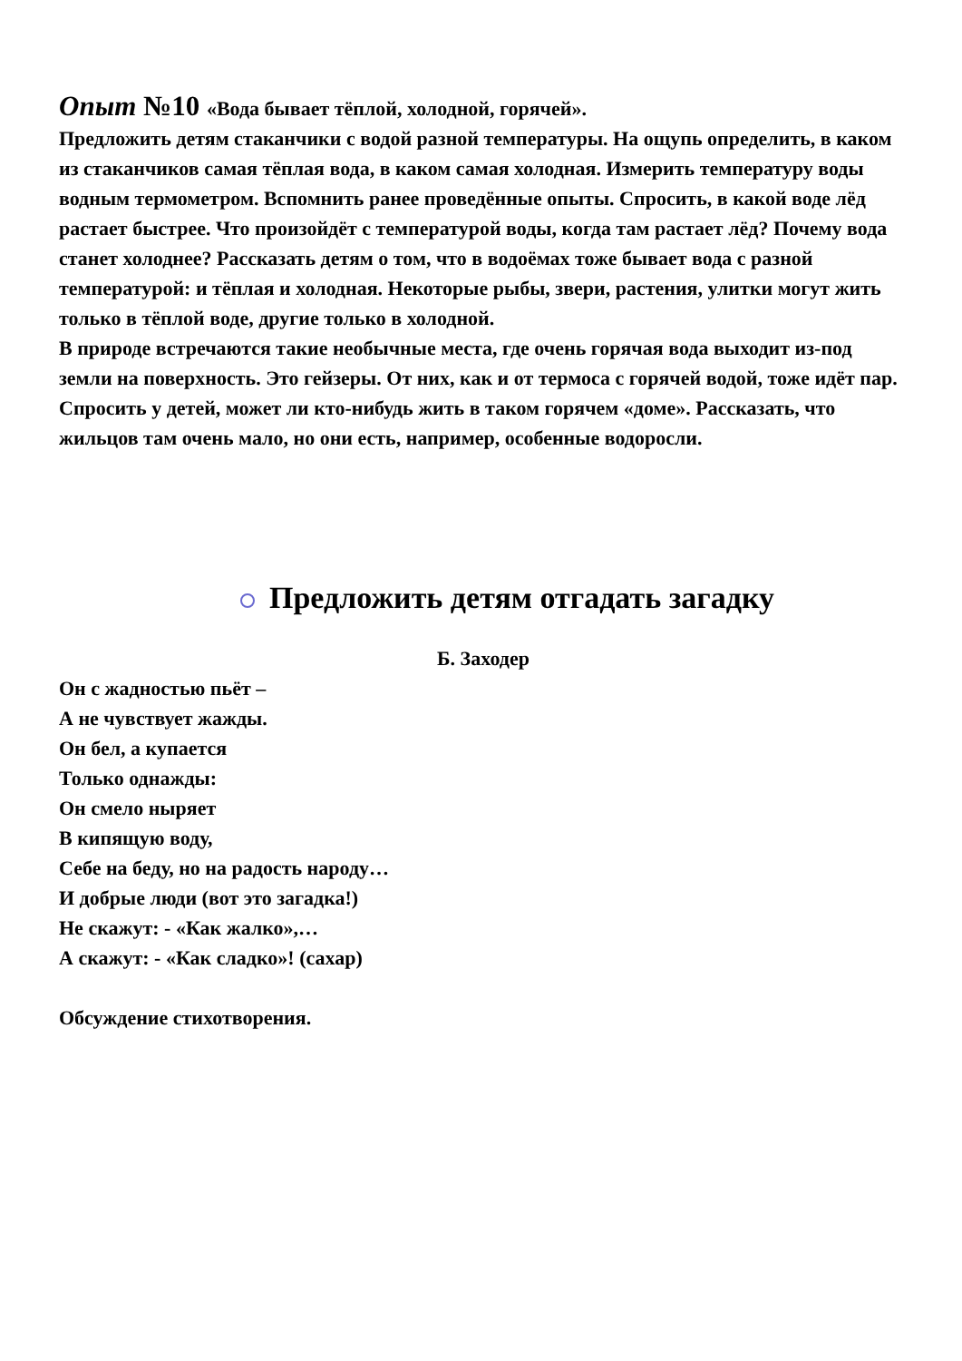Опыт №10 «Вода бывает тёплой, холодной, горячей».
Предложить детям стаканчики с водой разной температуры. На ощупь определить, в каком из стаканчиков самая тёплая вода, в каком самая холодная. Измерить температуру воды водным термометром. Вспомнить ранее проведённые опыты. Спросить, в какой воде лёд растает быстрее. Что произойдёт с температурой воды, когда там растает лёд? Почему вода станет холоднее? Рассказать детям о том, что в водоёмах тоже бывает вода с разной температурой: и тёплая и холодная. Некоторые рыбы, звери, растения, улитки могут жить только в тёплой воде, другие только в холодной.
В природе встречаются такие необычные места, где очень горячая вода выходит из-под земли на поверхность. Это гейзеры. От них, как и от термоса с горячей водой, тоже идёт пар. Спросить у детей, может ли кто-нибудь жить в таком горячем «доме». Рассказать, что жильцов там очень мало, но они есть, например, особенные водоросли.
Предложить детям отгадать загадку
Б. Заходер
Он с жадностью пьёт –
А не чувствует жажды.
Он бел, а купается
Только однажды:
Он смело ныряет
В кипящую воду,
Себе на беду, но на радость народу…
И добрые люди (вот это загадка!)
Не скажут: - «Как жалко»,…
А скажут: - «Как сладко»! (сахар)
Обсуждение стихотворения.